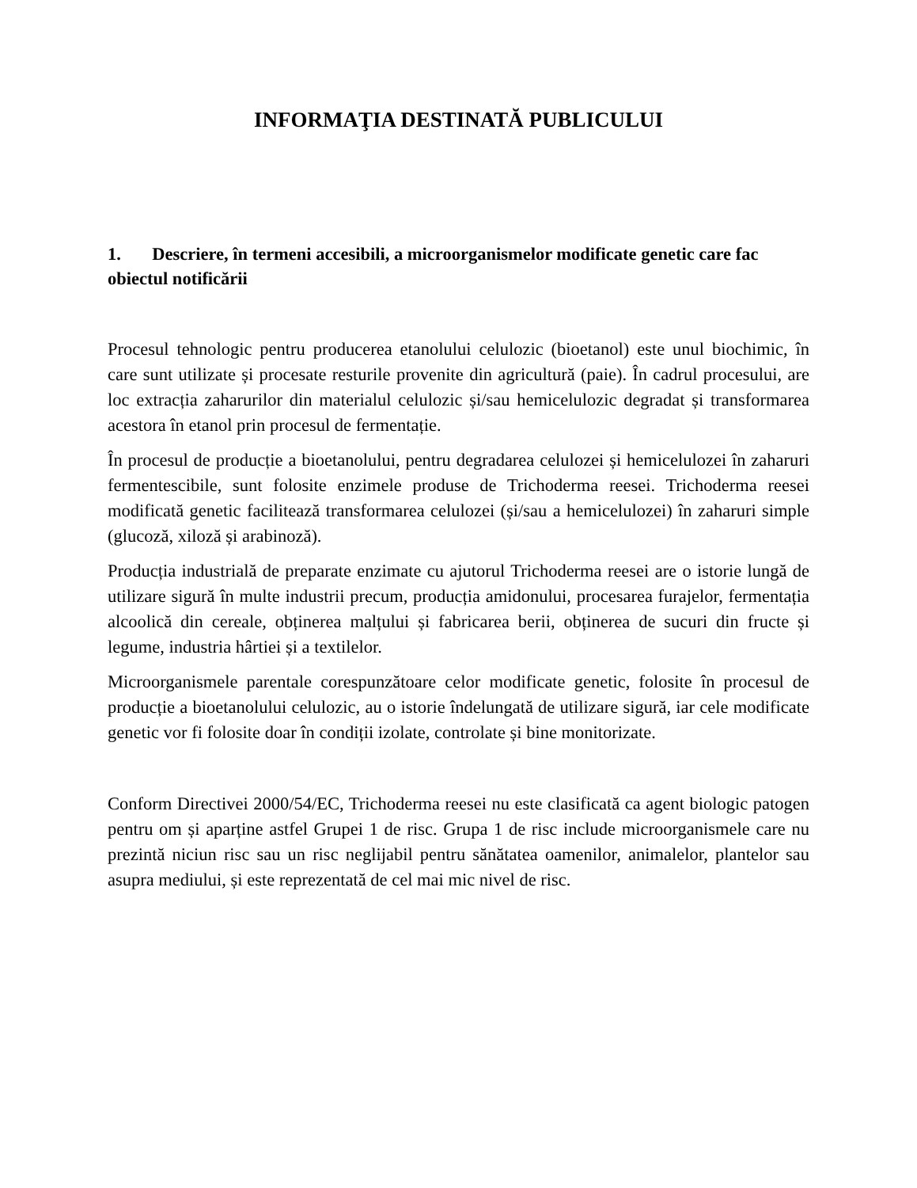INFORMAŢIA DESTINATĂ PUBLICULUI
1. Descriere, în termeni accesibili, a microorganismelor modificate genetic care fac obiectul notificării
Procesul tehnologic pentru producerea etanolului celulozic (bioetanol) este unul biochimic, în care sunt utilizate și procesate resturile provenite din agricultură (paie). În cadrul procesului, are loc extracția zaharurilor din materialul celulozic și/sau hemicelulozic degradat și transformarea acestora în etanol prin procesul de fermentație.
În procesul de producție a bioetanolului, pentru degradarea celulozei și hemicelulozei în zaharuri fermentescibile, sunt folosite enzimele produse de Trichoderma reesei. Trichoderma reesei modificată genetic facilitează transformarea celulozei (și/sau a hemicelulozei) în zaharuri simple (glucoză, xiloză și arabinoză).
Producția industrială de preparate enzimate cu ajutorul Trichoderma reesei are o istorie lungă de utilizare sigură în multe industrii precum, producția amidonului, procesarea furajelor, fermentația alcoolică din cereale, obținerea malțului și fabricarea berii, obținerea de sucuri din fructe și legume, industria hârtiei și a textilelor.
Microorganismele parentale corespunzătoare celor modificate genetic, folosite în procesul de producție a bioetanolului celulozic, au o istorie îndelungată de utilizare sigură, iar cele modificate genetic vor fi folosite doar în condiții izolate, controlate și bine monitorizate.
Conform Directivei 2000/54/EC, Trichoderma reesei nu este clasificată ca agent biologic patogen pentru om și aparține astfel Grupei 1 de risc. Grupa 1 de risc include microorganismele care nu prezintă niciun risc sau un risc neglijabil pentru sănătatea oamenilor, animalelor, plantelor sau asupra mediului, și este reprezentată de cel mai mic nivel de risc.